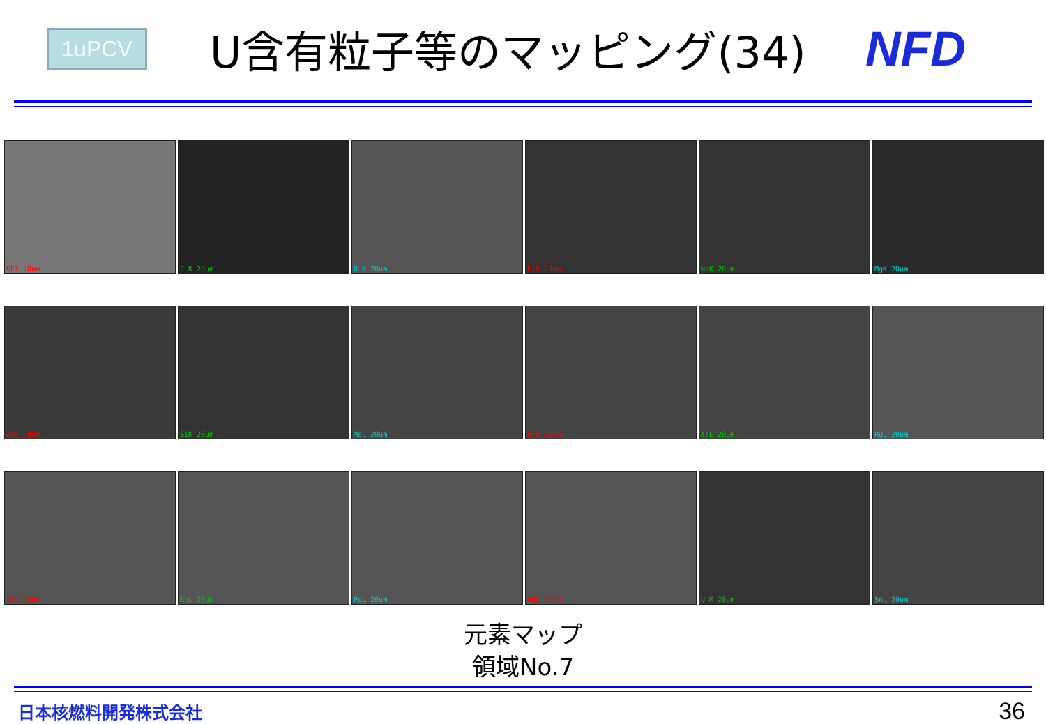1uPCV
U含有粒子等のマッピング(34) NFD
SEI 20um
C K 20um
O K 20um
F K 20um
NaK 20um
MgK 20um
AlK 20um
SiK 20um
MoL 20um
S K 20um
TcL 20um
RuL 20um
AlK 20um
RhL 20um
PdL 20um
AgL 20um
U M 20um
SnL 20um
元素マップ
領域No.7
日本核燃料開発株式会社
36